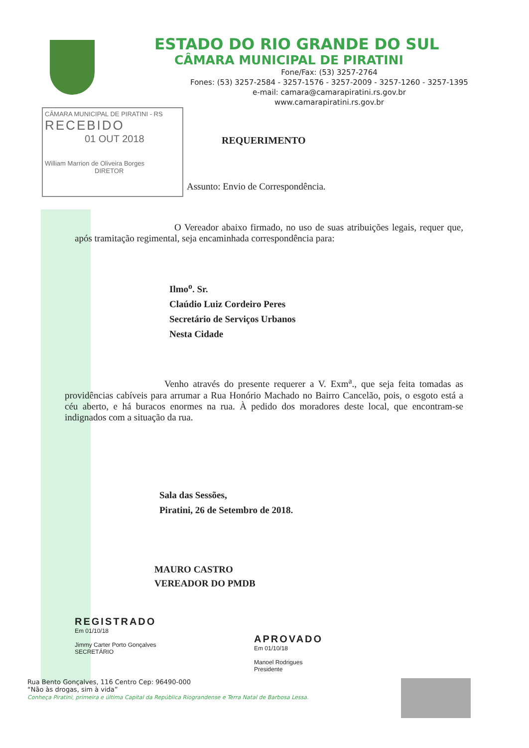ESTADO DO RIO GRANDE DO SUL
CÂMARA MUNICIPAL DE PIRATINI
Fone/Fax: (53) 3257-2764
Fones: (53) 3257-2584 - 3257-1576 - 3257-2009 - 3257-1260 - 3257-1395
e-mail: camara@camarapiratini.rs.gov.br
www.camarapiratini.rs.gov.br
CÂMARA MUNICIPAL DE PIRATINI - RS
RECEBIDO
01 OUT 2018
William Marrion de Oliveira Borges
DIRETOR
REQUERIMENTO
Assunto: Envio de Correspondência.
O Vereador abaixo firmado, no uso de suas atribuições legais, requer que, após tramitação regimental, seja encaminhada correspondência para:
Ilmo<sup>o</sup>. Sr.
Claúdio Luiz Cordeiro Peres
Secretário de Serviços Urbanos
Nesta Cidade
Venho através do presente requerer a V. Exm<sup>a</sup>., que seja feita tomadas as providências cabíveis para arrumar a Rua Honório Machado no Bairro Cancelão, pois, o esgoto está a céu aberto, e há buracos enormes na rua. À pedido dos moradores deste local, que encontram-se indignados com a situação da rua.
Sala das Sessões,
Piratini, 26 de Setembro de 2018.
MAURO CASTRO
VEREADOR DO PMDB
REGISTRADO
Em 01/10/18
Jimmy Carter Porto Gonçalves
SECRETÁRIO
APROVADO
Em 01/10/18
Manoel Rodrigues
Presidente
Rua Bento Gonçalves, 116 Centro Cep: 96490-000
“Não às drogas, sim à vida”
Conheça Piratini, primeira e última Capital da República Riograndense e Terra Natal de Barbosa Lessa.